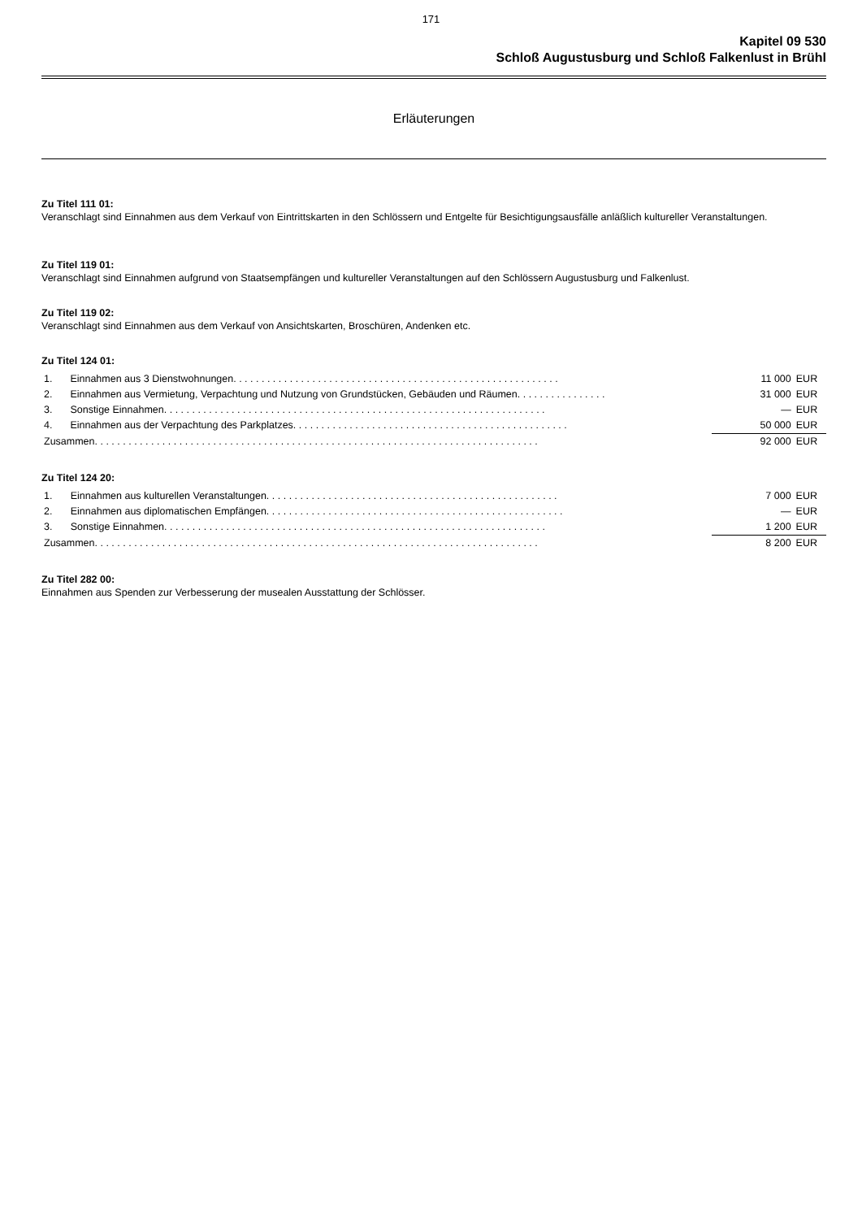171
Kapitel 09 530
Schloß Augustusburg und Schloß Falkenlust in Brühl
Erläuterungen
Zu Titel 111 01:
Veranschlagt sind Einnahmen aus dem Verkauf von Eintrittskarten in den Schlössern und Entgelte für Besichtigungsausfälle anläßlich kultureller Veranstaltungen.
Zu Titel 119 01:
Veranschlagt sind Einnahmen aufgrund von Staatsempfängen und kultureller Veranstaltungen auf den Schlössern Augustusburg und Falkenlust.
Zu Titel 119 02:
Veranschlagt sind Einnahmen aus dem Verkauf von Ansichtskarten, Broschüren, Andenken etc.
Zu Titel 124 01:
| 1. | Einnahmen aus 3 Dienstwohnungen. . . . . . . . . . . . . . . . . . . . . . . . . . . . . . . . . . . . . . . . . . . . . . . . . . . . . . . . . . | 11 000 | EUR |
| 2. | Einnahmen aus Vermietung, Verpachtung und Nutzung von Grundstücken, Gebäuden und Räumen. . . . . . . . . . . . . . . . | 31 000 | EUR |
| 3. | Sonstige Einnahmen. . . . . . . . . . . . . . . . . . . . . . . . . . . . . . . . . . . . . . . . . . . . . . . . . . . . . . . . . . . . . . . . . . . . | — | EUR |
| 4. | Einnahmen aus der Verpachtung des Parkplatzes. . . . . . . . . . . . . . . . . . . . . . . . . . . . . . . . . . . . . . . . . . . . . . . . . | 50 000 | EUR |
| Zusammen. . . . . . . . . . . . . . . . . . . . . . . . . . . . . . . . . . . . . . . . . . . . . . . . . . . . . . . . . . . . . . . . . . . . . . . . . . . . . . . | | 92 000 | EUR |
Zu Titel 124 20:
| 1. | Einnahmen aus kulturellen Veranstaltungen. . . . . . . . . . . . . . . . . . . . . . . . . . . . . . . . . . . . . . . . . . . . . . . . . . . . | 7 000 | EUR |
| 2. | Einnahmen aus diplomatischen Empfängen. . . . . . . . . . . . . . . . . . . . . . . . . . . . . . . . . . . . . . . . . . . . . . . . . . . . . | — | EUR |
| 3. | Sonstige Einnahmen. . . . . . . . . . . . . . . . . . . . . . . . . . . . . . . . . . . . . . . . . . . . . . . . . . . . . . . . . . . . . . . . . . . . | 1 200 | EUR |
| Zusammen. . . . . . . . . . . . . . . . . . . . . . . . . . . . . . . . . . . . . . . . . . . . . . . . . . . . . . . . . . . . . . . . . . . . . . . . . . . . . . . | | 8 200 | EUR |
Zu Titel 282 00:
Einnahmen aus Spenden zur Verbesserung der musealen Ausstattung der Schlösser.